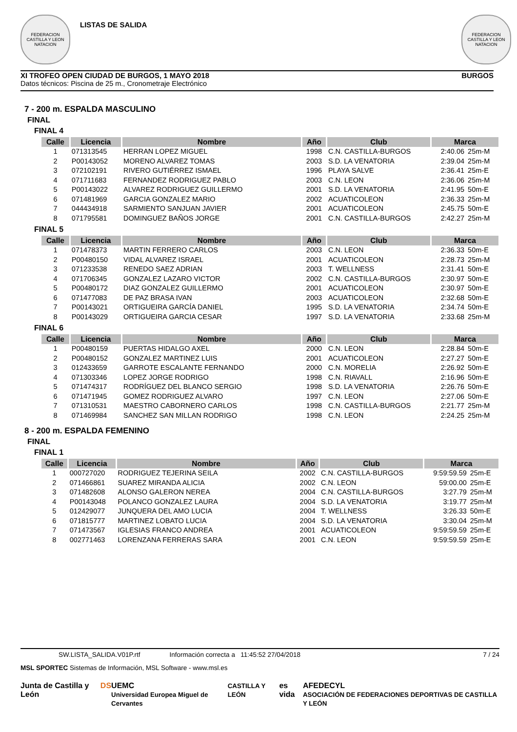FEDERACION CASTILLA Y LEON NATACION
LISTAS DE SALIDA
FEDERACION CASTILLA Y LEON NATACION
XI TROFEO OPEN CIUDAD DE BURGOS, 1 MAYO 2018 BURGOS
Datos técnicos: Piscina de 25 m., Cronometraje Electrónico
7 - 200 m. ESPALDA MASCULINO
FINAL
FINAL 4
| Calle | Licencia | Nombre | Año | Club | Marca | |
| --- | --- | --- | --- | --- | --- | --- |
| 1 | 071313545 | HERRAN LOPEZ MIGUEL | 1998 | C.N. CASTILLA-BURGOS | 2:40.06 | 25m-M |
| 2 | P00143052 | MORENO ALVAREZ TOMAS | 2003 | S.D. LA VENATORIA | 2:39.04 | 25m-M |
| 3 | 072102191 | RIVERO GUTIÉRREZ ISMAEL | 1996 | PLAYA SALVE | 2:36.41 | 25m-E |
| 4 | 071711683 | FERNANDEZ RODRIGUEZ PABLO | 2003 | C.N. LEON | 2:36.06 | 25m-M |
| 5 | P00143022 | ALVAREZ RODRIGUEZ GUILLERMO | 2001 | S.D. LA VENATORIA | 2:41.95 | 50m-E |
| 6 | 071481969 | GARCIA GONZALEZ MARIO | 2002 | ACUATICOLEON | 2:36.33 | 25m-M |
| 7 | 044434918 | SARMIENTO SANJUAN JAVIER | 2001 | ACUATICOLEON | 2:45.75 | 50m-E |
| 8 | 071795581 | DOMINGUEZ BAÑOS JORGE | 2001 | C.N. CASTILLA-BURGOS | 2:42.27 | 25m-M |
FINAL 5
| Calle | Licencia | Nombre | Año | Club | Marca | |
| --- | --- | --- | --- | --- | --- | --- |
| 1 | 071478373 | MARTIN FERRERO CARLOS | 2003 | C.N. LEON | 2:36.33 | 50m-E |
| 2 | P00480150 | VIDAL ALVAREZ ISRAEL | 2001 | ACUATICOLEON | 2:28.73 | 25m-M |
| 3 | 071233538 | RENEDO SAEZ ADRIAN | 2003 | T. WELLNESS | 2:31.41 | 50m-E |
| 4 | 071706345 | GONZALEZ LAZARO VICTOR | 2002 | C.N. CASTILLA-BURGOS | 2:30.97 | 50m-E |
| 5 | P00480172 | DIAZ GONZALEZ GUILLERMO | 2001 | ACUATICOLEON | 2:30.97 | 50m-E |
| 6 | 071477083 | DE PAZ BRASA IVAN | 2003 | ACUATICOLEON | 2:32.68 | 50m-E |
| 7 | P00143021 | ORTIGUEIRA GARCÍA DANIEL | 1995 | S.D. LA VENATORIA | 2:34.74 | 50m-E |
| 8 | P00143029 | ORTIGUEIRA GARCIA CESAR | 1997 | S.D. LA VENATORIA | 2:33.68 | 25m-M |
FINAL 6
| Calle | Licencia | Nombre | Año | Club | Marca | |
| --- | --- | --- | --- | --- | --- | --- |
| 1 | P00480159 | PUERTAS HIDALGO AXEL | 2000 | C.N. LEON | 2:28.84 | 50m-E |
| 2 | P00480152 | GONZALEZ MARTINEZ LUIS | 2001 | ACUATICOLEON | 2:27.27 | 50m-E |
| 3 | 012433659 | GARROTE ESCALANTE FERNANDO | 2000 | C.N. MORELIA | 2:26.92 | 50m-E |
| 4 | 071303346 | LOPEZ JORGE RODRIGO | 1998 | C.N. RIAVALL | 2:16.96 | 50m-E |
| 5 | 071474317 | RODRÍGUEZ DEL BLANCO SERGIO | 1998 | S.D. LA VENATORIA | 2:26.76 | 50m-E |
| 6 | 071471945 | GOMEZ RODRIGUEZ ALVARO | 1997 | C.N. LEON | 2:27.06 | 50m-E |
| 7 | 071310531 | MAESTRO CABORNERO CARLOS | 1998 | C.N. CASTILLA-BURGOS | 2:21.77 | 25m-M |
| 8 | 071469984 | SANCHEZ SAN MILLAN RODRIGO | 1998 | C.N. LEON | 2:24.25 | 25m-M |
8 - 200 m. ESPALDA FEMENINO
FINAL
FINAL 1
| Calle | Licencia | Nombre | Año | Club | Marca | |
| --- | --- | --- | --- | --- | --- | --- |
| 1 | 000727020 | RODRIGUEZ TEJERINA SEILA | 2002 | C.N. CASTILLA-BURGOS | 9:59:59.59 | 25m-E |
| 2 | 071466861 | SUAREZ MIRANDA ALICIA | 2002 | C.N. LEON | 59:00.00 | 25m-E |
| 3 | 071482608 | ALONSO GALERON NEREA | 2004 | C.N. CASTILLA-BURGOS | 3:27.79 | 25m-M |
| 4 | P00143048 | POLANCO GONZALEZ LAURA | 2004 | S.D. LA VENATORIA | 3:19.77 | 25m-M |
| 5 | 012429077 | JUNQUERA DEL AMO LUCIA | 2004 | T. WELLNESS | 3:26.33 | 50m-E |
| 6 | 071815777 | MARTINEZ LOBATO LUCIA | 2004 | S.D. LA VENATORIA | 3:30.04 | 25m-M |
| 7 | 071473567 | IGLESIAS FRANCO ANDREA | 2001 | ACUATICOLEON | 9:59:59.59 | 25m-E |
| 8 | 002771463 | LORENZANA FERRERAS SARA | 2001 | C.N. LEON | 9:59:59.59 | 25m-E |
SW.LISTA_SALIDA.V01P.rtf Información correcta a 11:45:52 27/04/2018 7 / 24
MSL SPORTEC Sistemas de Información, MSL Software - www.msl.es
Junta de Castilla y León DS UEMC
Universidad Europea Miguel de Cervantes CASTILLA Y LEÓN es vida AFEDECYL
ASOCIACIÓN DE FEDERACIONES DEPORTIVAS DE CASTILLA Y LEÓN